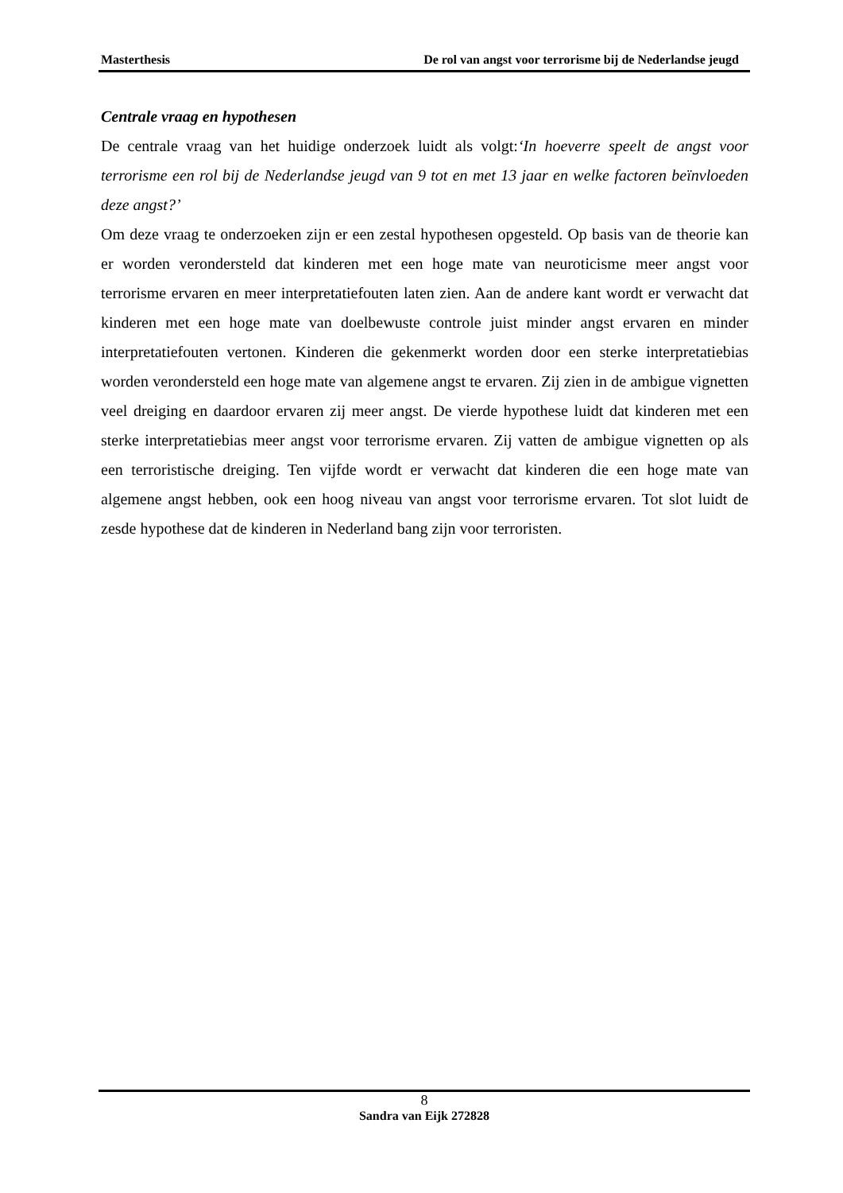Masterthesis De rol van angst voor terrorisme bij de Nederlandse jeugd
Centrale vraag en hypothesen
De centrale vraag van het huidige onderzoek luidt als volgt:‘In hoeverre speelt de angst voor terrorisme een rol bij de Nederlandse jeugd van 9 tot en met 13 jaar en welke factoren beïnvloeden deze angst?’
Om deze vraag te onderzoeken zijn er een zestal hypothesen opgesteld. Op basis van de theorie kan er worden verondersteld dat kinderen met een hoge mate van neuroticisme meer angst voor terrorisme ervaren en meer interpretatiefouten laten zien. Aan de andere kant wordt er verwacht dat kinderen met een hoge mate van doelbewuste controle juist minder angst ervaren en minder interpretatiefouten vertonen. Kinderen die gekenmerkt worden door een sterke interpretatiebias worden verondersteld een hoge mate van algemene angst te ervaren. Zij zien in de ambigue vignetten veel dreiging en daardoor ervaren zij meer angst. De vierde hypothese luidt dat kinderen met een sterke interpretatiebias meer angst voor terrorisme ervaren. Zij vatten de ambigue vignetten op als een terroristische dreiging. Ten vijfde wordt er verwacht dat kinderen die een hoge mate van algemene angst hebben, ook een hoog niveau van angst voor terrorisme ervaren. Tot slot luidt de zesde hypothese dat de kinderen in Nederland bang zijn voor terroristen.
8
Sandra van Eijk 272828